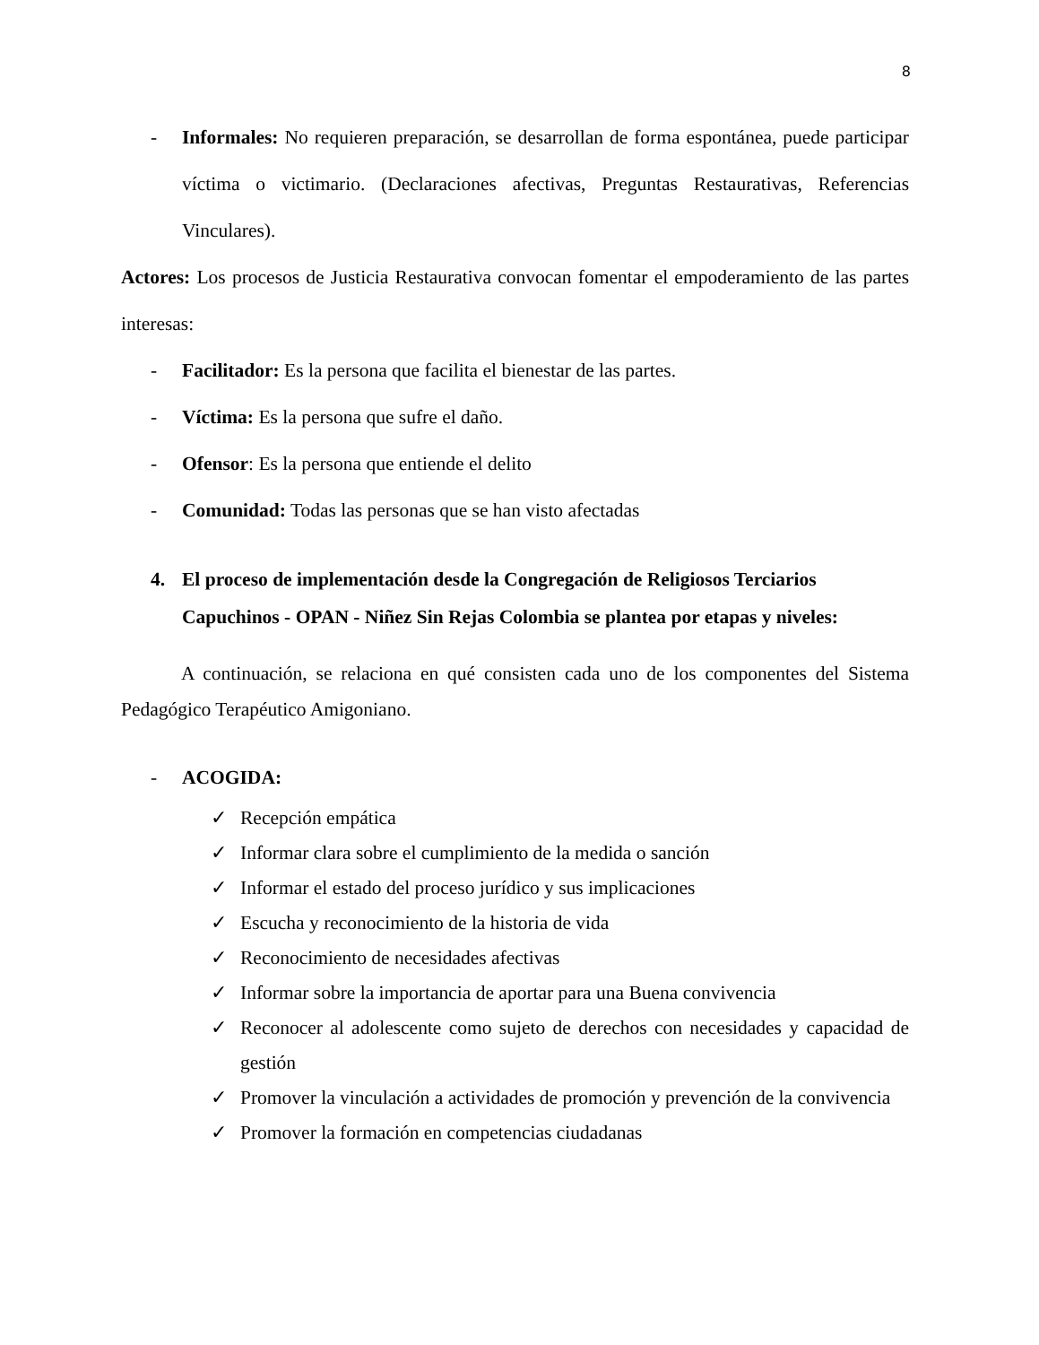8
- Informales: No requieren preparación, se desarrollan de forma espontánea, puede participar víctima o victimario. (Declaraciones afectivas, Preguntas Restaurativas, Referencias Vinculares).
Actores: Los procesos de Justicia Restaurativa convocan fomentar el empoderamiento de las partes interesas:
- Facilitador: Es la persona que facilita el bienestar de las partes.
- Víctima: Es la persona que sufre el daño.
- Ofensor: Es la persona que entiende el delito
- Comunidad: Todas las personas que se han visto afectadas
4. El proceso de implementación desde la Congregación de Religiosos Terciarios Capuchinos - OPAN - Niñez Sin Rejas Colombia se plantea por etapas y niveles:
A continuación, se relaciona en qué consisten cada uno de los componentes del Sistema Pedagógico Terapéutico Amigoniano.
- ACOGIDA:
✓ Recepción empática
✓ Informar clara sobre el cumplimiento de la medida o sanción
✓ Informar el estado del proceso jurídico y sus implicaciones
✓ Escucha y reconocimiento de la historia de vida
✓ Reconocimiento de necesidades afectivas
✓ Informar sobre la importancia de aportar para una Buena convivencia
✓ Reconocer al adolescente como sujeto de derechos con necesidades y capacidad de gestión
✓ Promover la vinculación a actividades de promoción y prevención de la convivencia
✓ Promover la formación en competencias ciudadanas